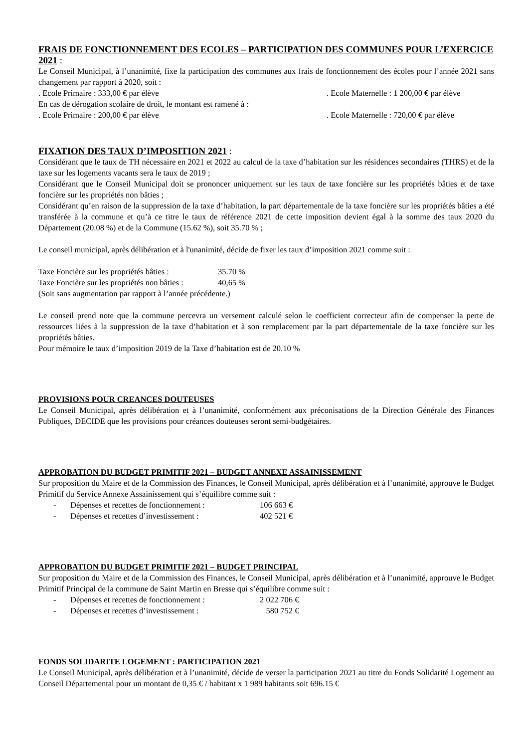FRAIS DE FONCTIONNEMENT DES ECOLES – PARTICIPATION DES COMMUNES POUR L’EXERCICE 2021 :
Le Conseil Municipal, à l’unanimité, fixe la participation des communes aux frais de fonctionnement des écoles pour l’année 2021 sans changement par rapport à 2020, soit :
. Ecole Primaire : 333,00 € par élève . Ecole Maternelle : 1 200,00 € par élève
En cas de dérogation scolaire de droit, le montant est ramené à :
. Ecole Primaire : 200,00 € par élève . Ecole Maternelle : 720,00 € par élève
FIXATION DES TAUX D’IMPOSITION 2021 :
Considérant que le taux de TH nécessaire en 2021 et 2022 au calcul de la taxe d’habitation sur les résidences secondaires (THRS) et de la taxe sur les logements vacants sera le taux de 2019 ;
Considérant que le Conseil Municipal doit se prononcer uniquement sur les taux de taxe foncière sur les propriétés bâties et de taxe foncière sur les propriétés non bâties ;
Considérant qu’en raison de la suppression de la taxe d’habitation, la part départementale de la taxe foncière sur les propriétés bâties a été transférée à la commune et qu’à ce titre le taux de référence 2021 de cette imposition devient égal à la somme des taux 2020 du Département (20.08 %) et de la Commune (15.62 %), soit 35.70 % ;
Le conseil municipal, après délibération et à l'unanimité, décide de fixer les taux d’imposition 2021 comme suit :
Taxe Foncière sur les propriétés bâties : 35.70 %
Taxe Foncière sur les propriétés non bâties : 40,65 %
(Soit sans augmentation par rapport à l’année précédente.)
Le conseil prend note que la commune percevra un versement calculé selon le coefficient correcteur afin de compenser la perte de ressources liées à la suppression de la taxe d’habitation et à son remplacement par la part départementale de la taxe foncière sur les propriétés bâties.
Pour mémoire le taux d’imposition 2019 de la Taxe d’habitation est de 20.10 %
PROVISIONS POUR CREANCES DOUTEUSES
Le Conseil Municipal, après délibération et à l’unanimité, conformément aux préconisations de la Direction Générale des Finances Publiques, DECIDE que les provisions pour créances douteuses seront semi-budgétaires.
APPROBATION DU BUDGET PRIMITIF 2021 – BUDGET ANNEXE ASSAINISSEMENT
Sur proposition du Maire et de la Commission des Finances, le Conseil Municipal, après délibération et à l’unanimité, approuve le Budget Primitif du Service Annexe Assainissement qui s’équilibre comme suit :
- Dépenses et recettes de fonctionnement : 106 663 €
- Dépenses et recettes d’investissement : 402 521 €
APPROBATION DU BUDGET PRIMITIF 2021 – BUDGET PRINCIPAL
Sur proposition du Maire et de la Commission des Finances, le Conseil Municipal, après délibération et à l’unanimité, approuve le Budget Primitif Principal de la commune de Saint Martin en Bresse qui s’équilibre comme suit :
- Dépenses et recettes de fonctionnement : 2 022 706 €
- Dépenses et recettes d’investissement : 580 752 €
FONDS SOLIDARITE LOGEMENT : PARTICIPATION 2021
Le Conseil Municipal, après délibération et à l’unanimité, décide de verser la participation 2021 au titre du Fonds Solidarité Logement au Conseil Départemental pour un montant de 0,35 € / habitant x 1 989 habitants soit 696.15 €